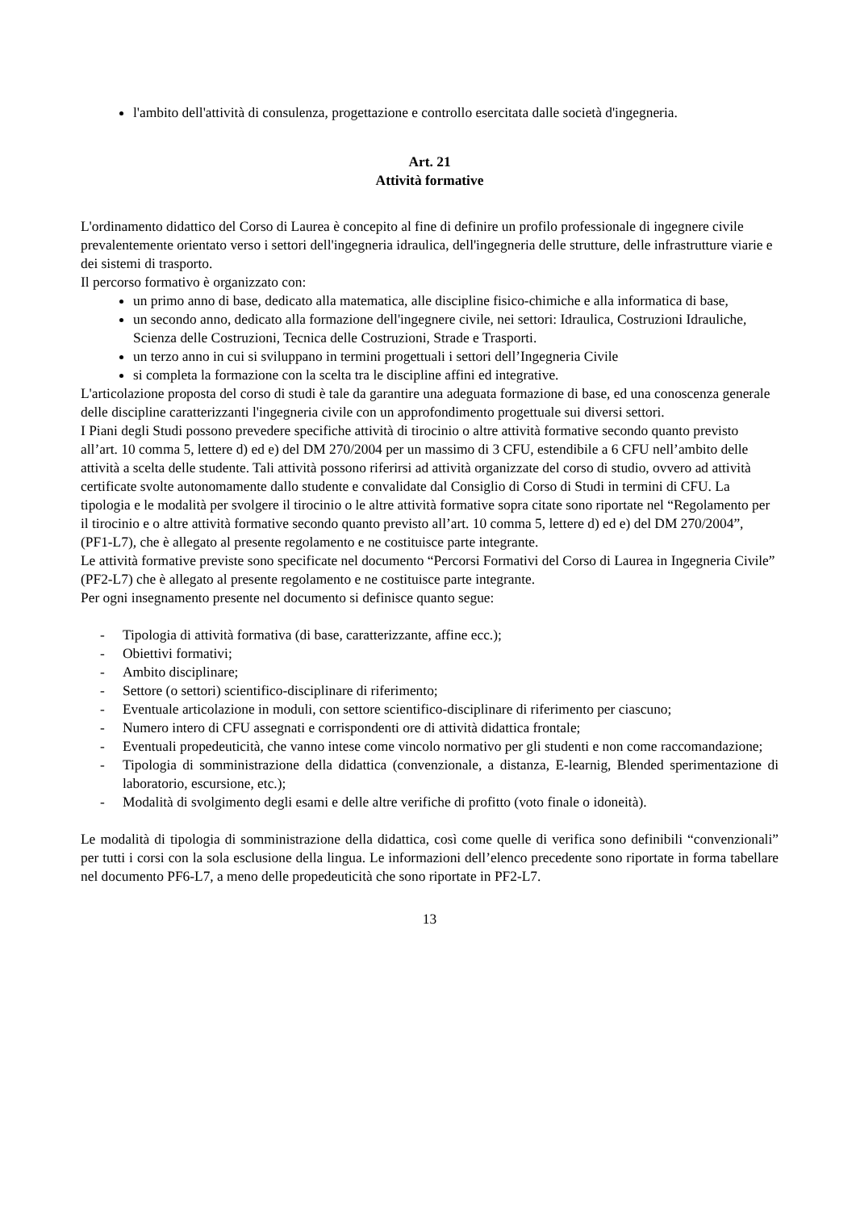l'ambito dell'attività di consulenza, progettazione e controllo esercitata dalle società d'ingegneria.
Art. 21
Attività formative
L'ordinamento didattico del Corso di Laurea è concepito al fine di definire un profilo professionale di ingegnere civile prevalentemente orientato verso i settori dell'ingegneria idraulica, dell'ingegneria delle strutture, delle infrastrutture viarie e dei sistemi di trasporto.
Il percorso formativo è organizzato con:
un primo anno di base, dedicato alla matematica, alle discipline fisico-chimiche e alla informatica di base,
un secondo anno, dedicato alla formazione dell'ingegnere civile, nei settori: Idraulica, Costruzioni Idrauliche, Scienza delle Costruzioni, Tecnica delle Costruzioni, Strade e Trasporti.
un terzo anno in cui si sviluppano in termini progettuali i settori dell’Ingegneria Civile
si completa la formazione con la scelta tra le discipline affini ed integrative.
L'articolazione proposta del corso di studi è tale da garantire una adeguata formazione di base, ed una conoscenza generale delle discipline caratterizzanti l'ingegneria civile con un approfondimento progettuale sui diversi settori.
I Piani degli Studi possono prevedere specifiche attività di tirocinio o altre attività formative secondo quanto previsto all’art. 10 comma 5, lettere d) ed e) del DM 270/2004 per un massimo di 3 CFU, estendibile a 6 CFU nell’ambito delle attività a scelta delle studente. Tali attività possono riferirsi ad attività organizzate del corso di studio, ovvero ad attività certificate svolte autonomamente dallo studente e convalidate dal Consiglio di Corso di Studi in termini di CFU. La tipologia e le modalità per svolgere il tirocinio o le altre attività formative sopra citate sono riportate nel “Regolamento per il tirocinio e o altre attività formative secondo quanto previsto all’art. 10 comma 5, lettere d) ed e) del DM 270/2004”, (PF1-L7), che è allegato al presente regolamento e ne costituisce parte integrante.
Le attività formative previste sono specificate nel documento “Percorsi Formativi del Corso di Laurea in Ingegneria Civile” (PF2-L7) che è allegato al presente regolamento e ne costituisce parte integrante.
Per ogni insegnamento presente nel documento si definisce quanto segue:
- Tipologia di attività formativa (di base, caratterizzante, affine ecc.);
- Obiettivi formativi;
- Ambito disciplinare;
- Settore (o settori) scientifico-disciplinare di riferimento;
- Eventuale articolazione in moduli, con settore scientifico-disciplinare di riferimento per ciascuno;
- Numero intero di CFU assegnati e corrispondenti ore di attività didattica frontale;
- Eventuali propedeuticità, che vanno intese come vincolo normativo per gli studenti e non come raccomandazione;
- Tipologia di somministrazione della didattica (convenzionale, a distanza, E-learnig, Blended sperimentazione di laboratorio, escursione, etc.);
- Modalità di svolgimento degli esami e delle altre verifiche di profitto (voto finale o idoneità).
Le modalità di tipologia di somministrazione della didattica, così come quelle di verifica sono definibili “convenzionali” per tutti i corsi con la sola esclusione della lingua. Le informazioni dell’elenco precedente sono riportate in forma tabellare nel documento PF6-L7, a meno delle propedeuticità che sono riportate in PF2-L7.
13